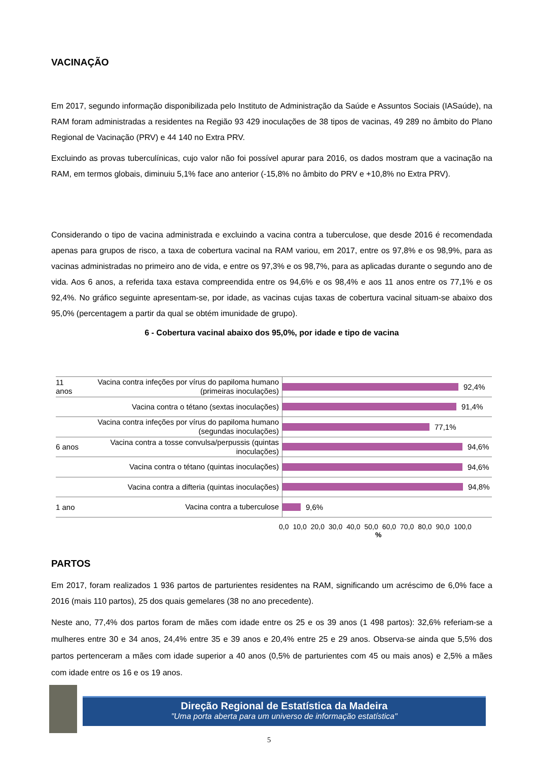VACINAÇÃO
Em 2017, segundo informação disponibilizada pelo Instituto de Administração da Saúde e Assuntos Sociais (IASaúde), na RAM foram administradas a residentes na Região 93 429 inoculações de 38 tipos de vacinas, 49 289 no âmbito do Plano Regional de Vacinação (PRV) e 44 140 no Extra PRV.
Excluindo as provas tuberculínicas, cujo valor não foi possível apurar para 2016, os dados mostram que a vacinação na RAM, em termos globais, diminuiu 5,1% face ano anterior (-15,8% no âmbito do PRV e +10,8% no Extra PRV).
Considerando o tipo de vacina administrada e excluindo a vacina contra a tuberculose, que desde 2016 é recomendada apenas para grupos de risco, a taxa de cobertura vacinal na RAM variou, em 2017, entre os 97,8% e os 98,9%, para as vacinas administradas no primeiro ano de vida, e entre os 97,3% e os 98,7%, para as aplicadas durante o segundo ano de vida. Aos 6 anos, a referida taxa estava compreendida entre os 94,6% e os 98,4% e aos 11 anos entre os 77,1% e os 92,4%. No gráfico seguinte apresentam-se, por idade, as vacinas cujas taxas de cobertura vacinal situam-se abaixo dos 95,0% (percentagem a partir da qual se obtém imunidade de grupo).
6 - Cobertura vacinal abaixo dos 95,0%, por idade e tipo de vacina
11 anos
Vacina contra infeções por vírus do papiloma humano (primeiras inoculações)
92,4%
Vacina contra o tétano (sextas inoculações)
91,4%
Vacina contra infeções por vírus do papiloma humano (segundas inoculações)
77,1%
6 anos
Vacina contra a tosse convulsa/perpussis (quintas inoculações)
94,6%
Vacina contra o tétano (quintas inoculações)
94,6%
Vacina contra a difteria (quintas inoculações)
94,8%
1 ano
Vacina contra a tuberculose
9,6%
0,0 10,0 20,0 30,0 40,0 50,0 60,0 70,0 80,0 90,0 100,0
%
PARTOS
Em 2017, foram realizados 1 936 partos de parturientes residentes na RAM, significando um acréscimo de 6,0% face a 2016 (mais 110 partos), 25 dos quais gemelares (38 no ano precedente).
Neste ano, 77,4% dos partos foram de mães com idade entre os 25 e os 39 anos (1 498 partos): 32,6% referiam-se a mulheres entre 30 e 34 anos, 24,4% entre 35 e 39 anos e 20,4% entre 25 e 29 anos. Observa-se ainda que 5,5% dos partos pertenceram a mães com idade superior a 40 anos (0,5% de parturientes com 45 ou mais anos) e 2,5% a mães com idade entre os 16 e os 19 anos.
Direção Regional de Estatística da Madeira
"Uma porta aberta para um universo de informação estatística"
5